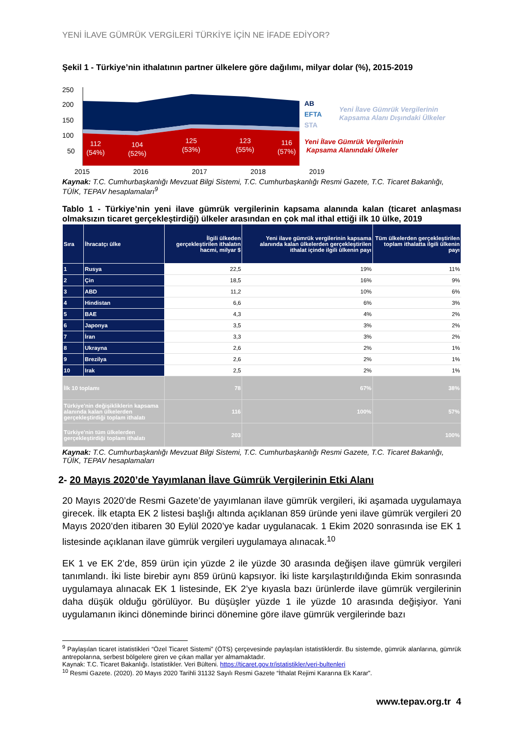YENİ İLAVE GÜMRÜK VERGİLERİ TÜRKİYE İÇİN NE İFADE EDİYOR?
Şekil 1 - Türkiye’nin ithalatının partner ülkelere göre dağılımı, milyar dolar (%), 2015-2019
250
200
150
100
50
112
(54%)
104
(52%)
125
(53%)
123
(55%)
116
(57%)
AB
EFTA
STA
Yeni İlave Gümrük Vergilerinin
Kapsama Alanı Dışındaki Ülkeler
Yeni İlave Gümrük Vergilerinin
Kapsama Alanındaki Ülkeler
2015 2016 2017 2018 2019
Kaynak: T.C. Cumhurbaşkanlığı Mevzuat Bilgi Sistemi, T.C. Cumhurbaşkanlığı Resmi Gazete, T.C. Ticaret Bakanlığı, TÜİK, TEPAV hesaplamaları<sup>9</sup>
Tablo 1 - Türkiye’nin yeni ilave gümrük vergilerinin kapsama alanında kalan (ticaret anlaşması olmaksızın ticaret gerçekleştirdiği) ülkeler arasından en çok mal ithal ettiği ilk 10 ülke, 2019
| Sıra | İhracatçı ülke | İlgili ülkeden gerçekleştirilen ithalatın hacmi, milyar $ | Yeni ilave gümrük vergilerinin kapsama alanında kalan ülkelerden gerçekleştirilen ithalat içinde ilgili ülkenin payı | Tüm ülkelerden gerçekleştirilen toplam ithalatta ilgili ülkenin payı |
| --- | --- | --- | --- | --- |
| 1 | Rusya | 22,5 | 19% | 11% |
| 2 | Çin | 18,5 | 16% | 9% |
| 3 | ABD | 11,2 | 10% | 6% |
| 4 | Hindistan | 6,6 | 6% | 3% |
| 5 | BAE | 4,3 | 4% | 2% |
| 6 | Japonya | 3,5 | 3% | 2% |
| 7 | İran | 3,3 | 3% | 2% |
| 8 | Ukrayna | 2,6 | 2% | 1% |
| 9 | Brezilya | 2,6 | 2% | 1% |
| 10 | Irak | 2,5 | 2% | 1% |
| İlk 10 toplamı | | 78 | 67% | 38% |
| Türkiye'nin değişikliklerin kapsama alanında kalan ülkelerden gerçekleştirdiği toplam ithalatı | | 116 | 100% | 57% |
| Türkiye'nin tüm ülkelerden gerçekleştirdiği toplam ithalatı | | 203 | | 100% |
Kaynak: T.C. Cumhurbaşkanlığı Mevzuat Bilgi Sistemi, T.C. Cumhurbaşkanlığı Resmi Gazete, T.C. Ticaret Bakanlığı, TÜİK, TEPAV hesaplamaları
2- 20 Mayıs 2020’de Yayımlanan İlave Gümrük Vergilerinin Etki Alanı
20 Mayıs 2020’de Resmi Gazete’de yayımlanan ilave gümrük vergileri, iki aşamada uygulamaya girecek. İlk etapta EK 2 listesi başlığı altında açıklanan 859 üründe yeni ilave gümrük vergileri 20 Mayıs 2020’den itibaren 30 Eylül 2020’ye kadar uygulanacak. 1 Ekim 2020 sonrasında ise EK 1 listesinde açıklanan ilave gümrük vergileri uygulamaya alınacak.<sup>10</sup>
EK 1 ve EK 2’de, 859 ürün için yüzde 2 ile yüzde 30 arasında değişen ilave gümrük vergileri tanımlandı. İki liste birebir aynı 859 ürünü kapsıyor. İki liste karşılaştırıldığında Ekim sonrasında uygulamaya alınacak EK 1 listesinde, EK 2’ye kıyasla bazı ürünlerde ilave gümrük vergilerinin daha düşük olduğu görülüyor. Bu düşüşler yüzde 1 ile yüzde 10 arasında değişiyor. Yani uygulamanın ikinci döneminde birinci dönemine göre ilave gümrük vergilerinde bazı
<sup>9</sup> Paylaşılan ticaret istatistikleri “Özel Ticaret Sistemi” (ÖTS) çerçevesinde paylaşılan istatistiklerdir. Bu sistemde, gümrük alanlarına, gümrük antrepolarına, serbest bölgelere giren ve çıkan mallar yer almamaktadır.
Kaynak: T.C. Ticaret Bakanlığı. İstatistikler. Veri Bülteni. https://ticaret.gov.tr/istatistikler/veri-bultenleri
<sup>10</sup> Resmi Gazete. (2020). 20 Mayıs 2020 Tarihli 31132 Sayılı Resmi Gazete “İthalat Rejimi Kararına Ek Karar”.
www.tepav.org.tr 4